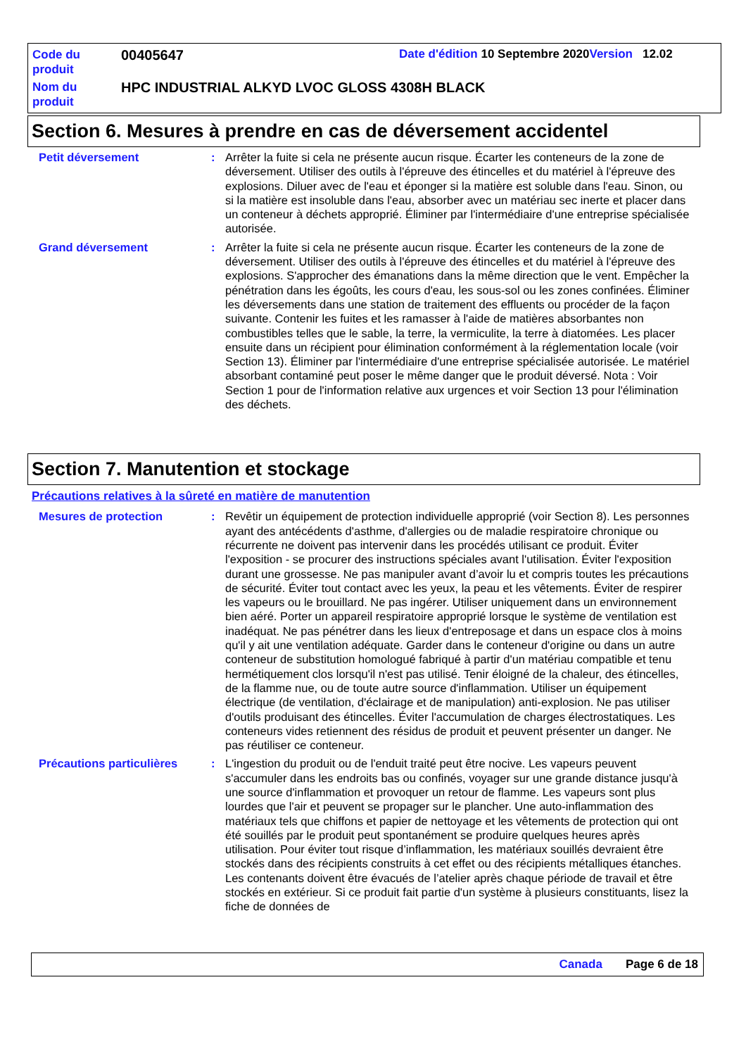Code du produit
00405647
Date d'édition 10 Septembre 2020 Version 12.02
Nom du produit
HPC INDUSTRIAL ALKYD LVOC GLOSS 4308H BLACK
Section 6. Mesures à prendre en cas de déversement accidentel
Petit déversement : Arrêter la fuite si cela ne présente aucun risque. Écarter les conteneurs de la zone de déversement. Utiliser des outils à l'épreuve des étincelles et du matériel à l'épreuve des explosions. Diluer avec de l'eau et éponger si la matière est soluble dans l'eau. Sinon, ou si la matière est insoluble dans l'eau, absorber avec un matériau sec inerte et placer dans un conteneur à déchets approprié. Éliminer par l'intermédiaire d'une entreprise spécialisée autorisée.
Grand déversement : Arrêter la fuite si cela ne présente aucun risque. Écarter les conteneurs de la zone de déversement. Utiliser des outils à l'épreuve des étincelles et du matériel à l'épreuve des explosions. S'approcher des émanations dans la même direction que le vent. Empêcher la pénétration dans les égoûts, les cours d'eau, les sous-sol ou les zones confinées. Éliminer les déversements dans une station de traitement des effluents ou procéder de la façon suivante. Contenir les fuites et les ramasser à l'aide de matières absorbantes non combustibles telles que le sable, la terre, la vermiculite, la terre à diatomées. Les placer ensuite dans un récipient pour élimination conformément à la réglementation locale (voir Section 13). Éliminer par l'intermédiaire d'une entreprise spécialisée autorisée. Le matériel absorbant contaminé peut poser le même danger que le produit déversé. Nota : Voir Section 1 pour de l'information relative aux urgences et voir Section 13 pour l'élimination des déchets.
Section 7. Manutention et stockage
Précautions relatives à la sûreté en matière de manutention
Mesures de protection : Revêtir un équipement de protection individuelle approprié (voir Section 8). Les personnes ayant des antécédents d'asthme, d'allergies ou de maladie respiratoire chronique ou récurrente ne doivent pas intervenir dans les procédés utilisant ce produit. Éviter l'exposition - se procurer des instructions spéciales avant l'utilisation. Éviter l'exposition durant une grossesse. Ne pas manipuler avant d’avoir lu et compris toutes les précautions de sécurité. Éviter tout contact avec les yeux, la peau et les vêtements. Éviter de respirer les vapeurs ou le brouillard. Ne pas ingérer. Utiliser uniquement dans un environnement bien aéré. Porter un appareil respiratoire approprié lorsque le système de ventilation est inadéquat. Ne pas pénétrer dans les lieux d'entreposage et dans un espace clos à moins qu'il y ait une ventilation adéquate. Garder dans le conteneur d'origine ou dans un autre conteneur de substitution homologué fabriqué à partir d'un matériau compatible et tenu hermétiquement clos lorsqu'il n'est pas utilisé. Tenir éloigné de la chaleur, des étincelles, de la flamme nue, ou de toute autre source d'inflammation. Utiliser un équipement électrique (de ventilation, d'éclairage et de manipulation) anti-explosion. Ne pas utiliser d'outils produisant des étincelles. Éviter l'accumulation de charges électrostatiques. Les conteneurs vides retiennent des résidus de produit et peuvent présenter un danger. Ne pas réutiliser ce conteneur.
Précautions particulières
: L'ingestion du produit ou de l'enduit traité peut être nocive. Les vapeurs peuvent s'accumuler dans les endroits bas ou confinés, voyager sur une grande distance jusqu'à une source d'inflammation et provoquer un retour de flamme. Les vapeurs sont plus lourdes que l'air et peuvent se propager sur le plancher. Une auto-inflammation des matériaux tels que chiffons et papier de nettoyage et les vêtements de protection qui ont été souillés par le produit peut spontanément se produire quelques heures après utilisation. Pour éviter tout risque d’inflammation, les matériaux souillés devraient être stockés dans des récipients construits à cet effet ou des récipients métalliques étanches. Les contenants doivent être évacués de l’atelier après chaque période de travail et être stockés en extérieur. Si ce produit fait partie d'un système à plusieurs constituants, lisez la fiche de données de
Canada Page 6 de 18